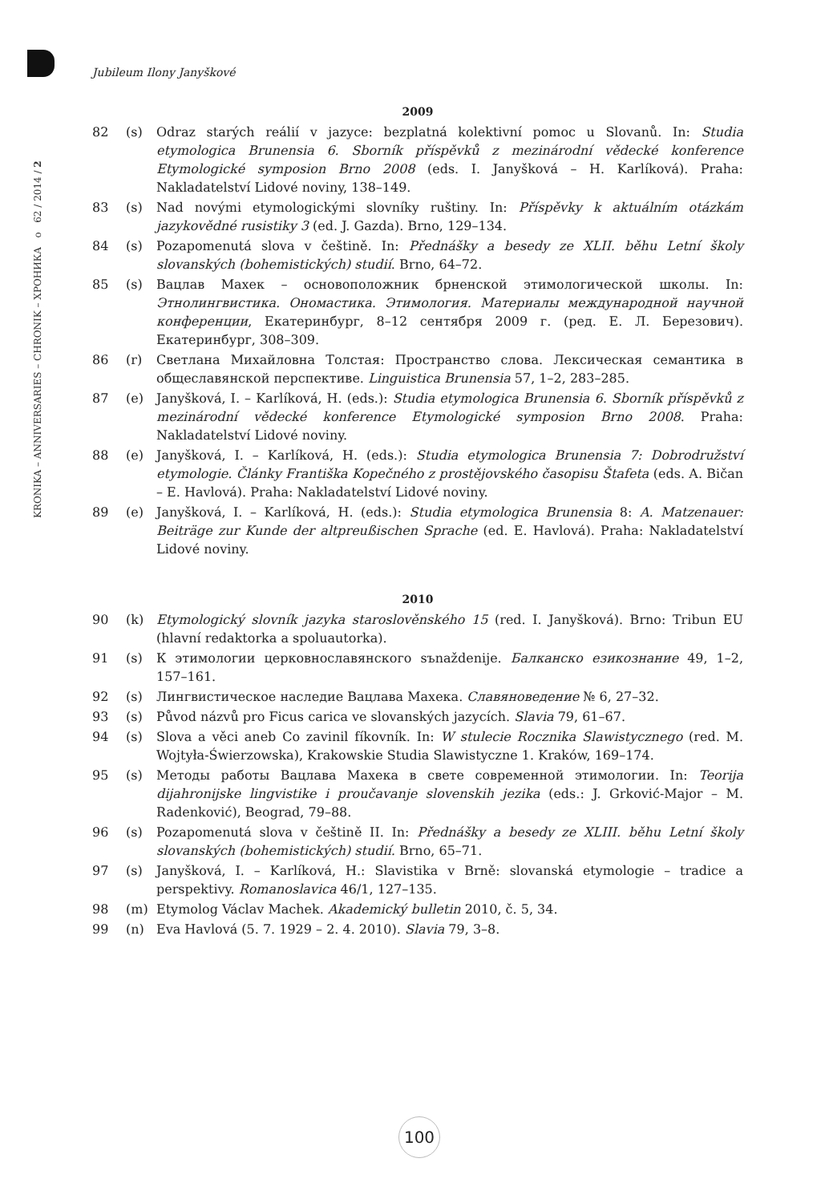KRONIKA – ANNIVERSARIES – CHRONIK – ХРОНИКА o 62 / 2014 / 2
Jubileum Ilony Janyškové
2009
82 (s) Odraz starých reálií v jazyce: bezplatná kolektivní pomoc u Slovanů. In: Studia etymologica Brunensia 6. Sborník příspěvků z mezinárodní vědecké konference Etymologické symposion Brno 2008 (eds. I. Janyšková – H. Karlíková). Praha: Nakladatelství Lidové noviny, 138–149.
83 (s) Nad novými etymologickými slovníky ruštiny. In: Příspěvky k aktuálním otázkám jazykovědné rusistiky 3 (ed. J. Gazda). Brno, 129–134.
84 (s) Pozapomenutá slova v češtině. In: Přednášky a besedy ze XLII. běhu Letní školy slovanských (bohemistických) studií. Brno, 64–72.
85 (s) Вацлав Махек – основоположник брненской этимологической школы. In: Этнолингвистика. Ономастика. Этимология. Материалы международной научной конференции, Екатеринбург, 8–12 сентября 2009 г. (ред. Е. Л. Березович). Екатеринбург, 308–309.
86 (r) Светлана Михайловна Толстая: Пространство слова. Лексическая семантика в общеславянской перспективе. Linguistica Brunensia 57, 1–2, 283–285.
87 (e) Janyšková, I. – Karlíková, H. (eds.): Studia etymologica Brunensia 6. Sborník příspěvků z mezinárodní vědecké konference Etymologické symposion Brno 2008. Praha: Nakladatelství Lidové noviny.
88 (e) Janyšková, I. – Karlíková, H. (eds.): Studia etymologica Brunensia 7: Dobrodružství etymologie. Články Františka Kopečného z prostějovského časopisu Štafeta (eds. A. Bičan – E. Havlová). Praha: Nakladatelství Lidové noviny.
89 (e) Janyšková, I. – Karlíková, H. (eds.): Studia etymologica Brunensia 8: A. Matzenauer: Beiträge zur Kunde der altpreußischen Sprache (ed. E. Havlová). Praha: Nakladatelství Lidové noviny.
2010
90 (k) Etymologický slovník jazyka staroslověnského 15 (red. I. Janyšková). Brno: Tribun EU (hlavní redaktorka a spoluautorka).
91 (s) К этимологии церковнославянского sъnaždenije. Балканско езикознание 49, 1–2, 157–161.
92 (s) Лингвистическое наследие Вацлава Махека. Славяноведение № 6, 27–32.
93 (s) Původ názvů pro Ficus carica ve slovanských jazycích. Slavia 79, 61–67.
94 (s) Slova a věci aneb Co zavinil fíkovník. In: W stulecie Rocznika Slawistycznego (red. M. Wojtyła-Świerzowska), Krakowskie Studia Slawistyczne 1. Kraków, 169–174.
95 (s) Методы работы Вацлава Махека в свете современной этимологии. In: Teorija dijahronijske lingvistike i proučavanje slovenskih jezika (eds.: J. Grković-Major – M. Radenković), Beograd, 79–88.
96 (s) Pozapomenutá slova v češtině II. In: Přednášky a besedy ze XLIII. běhu Letní školy slovanských (bohemistických) studií. Brno, 65–71.
97 (s) Janyšková, I. – Karlíková, H.: Slavistika v Brně: slovanská etymologie – tradice a perspektivy. Romanoslavica 46/1, 127–135.
98 (m) Etymolog Václav Machek. Akademický bulletin 2010, č. 5, 34.
99 (n) Eva Havlová (5. 7. 1929 – 2. 4. 2010). Slavia 79, 3–8.
100